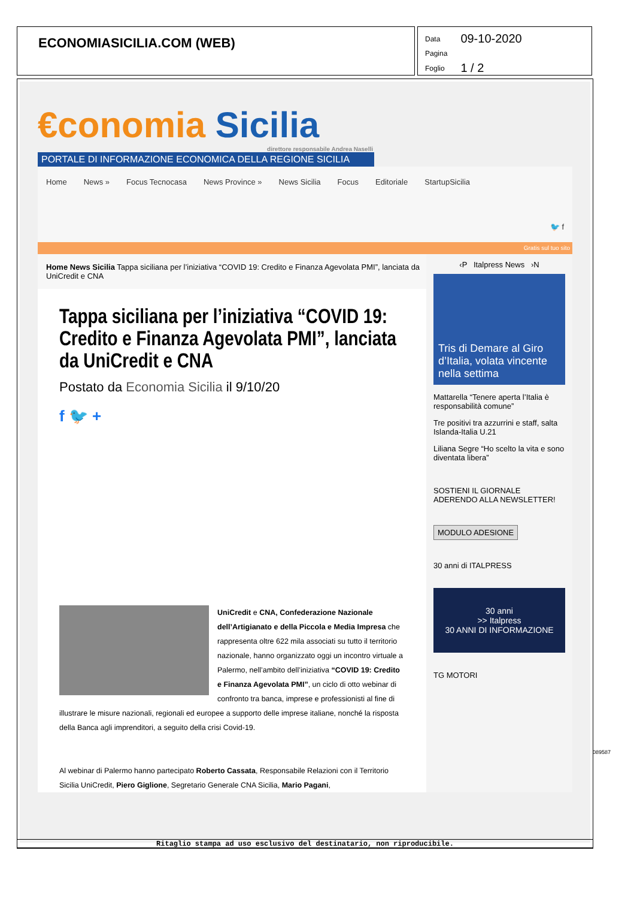ECONOMIASICILIA.COM (WEB)
| Data | 09-10-2020 |
| Pagina | |
| Foglio | 1 / 2 |
€conomia Sicilia
direttore responsabile Andrea Naselli
PORTALE DI INFORMAZIONE ECONOMICA DELLA REGIONE SICILIA
Home News » Focus Tecnocasa News Province » News Sicilia Focus Editoriale StartupSicilia 🐦 f
Gratis sul tuo sito
Home News Sicilia Tappa siciliana per l’iniziativa “COVID 19: Credito e Finanza Agevolata PMI”, lanciata da UniCredit e CNA
Tappa siciliana per l’iniziativa “COVID 19: Credito e Finanza Agevolata PMI”, lanciata da UniCredit e CNA
Postato da Economia Sicilia il 9/10/20
f 🐦 +
UniCredit e CNA, Confederazione Nazionale dell’Artigianato e della Piccola e Media Impresa che rappresenta oltre 622 mila associati su tutto il territorio nazionale, hanno organizzato oggi un incontro virtuale a Palermo, nell’ambito dell’iniziativa “COVID 19: Credito e Finanza Agevolata PMI”, un ciclo di otto webinar di confronto tra banca, imprese e professionisti al fine di illustrare le misure nazionali, regionali ed europee a supporto delle imprese italiane, nonché la risposta della Banca agli imprenditori, a seguito della crisi Covid-19.
Al webinar di Palermo hanno partecipato Roberto Cassata, Responsabile Relazioni con il Territorio Sicilia UniCredit, Piero Giglione, Segretario Generale CNA Sicilia, Mario Pagani,
‹P Italpress News ›N
Tris di Demare al Giro d’Italia, volata vincente nella settima
Mattarella “Tenere aperta l’Italia è responsabilità comune”
Tre positivi tra azzurrini e staff, salta Islanda-Italia U.21
Liliana Segre “Ho scelto la vita e sono diventata libera”
SOSTIENI IL GIORNALE ADERENDO ALLA NEWSLETTER!
MODULO ADESIONE
30 anni di ITALPRESS
30 anni
>> Italpress
30 ANNI DI INFORMAZIONE
TG MOTORI
Ritaglio stampa ad uso esclusivo del destinatario, non riproducibile.
089587